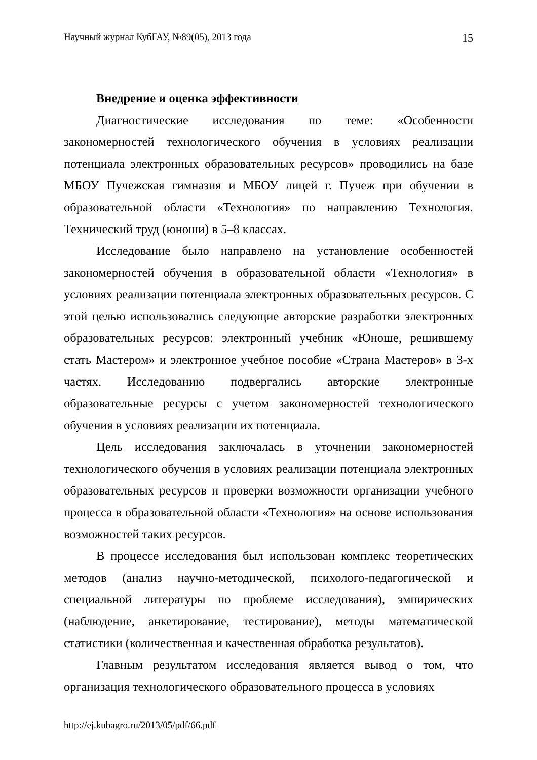Научный журнал КубГАУ, №89(05), 2013 года 15
Внедрение и оценка эффективности
Диагностические исследования по теме: «Особенности закономерностей технологического обучения в условиях реализации потенциала электронных образовательных ресурсов» проводились на базе МБОУ Пучежская гимназия и МБОУ лицей г. Пучеж при обучении в образовательной области «Технология» по направлению Технология. Технический труд (юноши) в 5–8 классах.
Исследование было направлено на установление особенностей закономерностей обучения в образовательной области «Технология» в условиях реализации потенциала электронных образовательных ресурсов. С этой целью использовались следующие авторские разработки электронных образовательных ресурсов: электронный учебник «Юноше, решившему стать Мастером» и электронное учебное пособие «Страна Мастеров» в 3-х частях. Исследованию подвергались авторские электронные образовательные ресурсы с учетом закономерностей технологического обучения в условиях реализации их потенциала.
Цель исследования заключалась в уточнении закономерностей технологического обучения в условиях реализации потенциала электронных образовательных ресурсов и проверки возможности организации учебного процесса в образовательной области «Технология» на основе использования возможностей таких ресурсов.
В процессе исследования был использован комплекс теоретических методов (анализ научно-методической, психолого-педагогической и специальной литературы по проблеме исследования), эмпирических (наблюдение, анкетирование, тестирование), методы математической статистики (количественная и качественная обработка результатов).
Главным результатом исследования является вывод о том, что организация технологического образовательного процесса в условиях
http://ej.kubagro.ru/2013/05/pdf/66.pdf